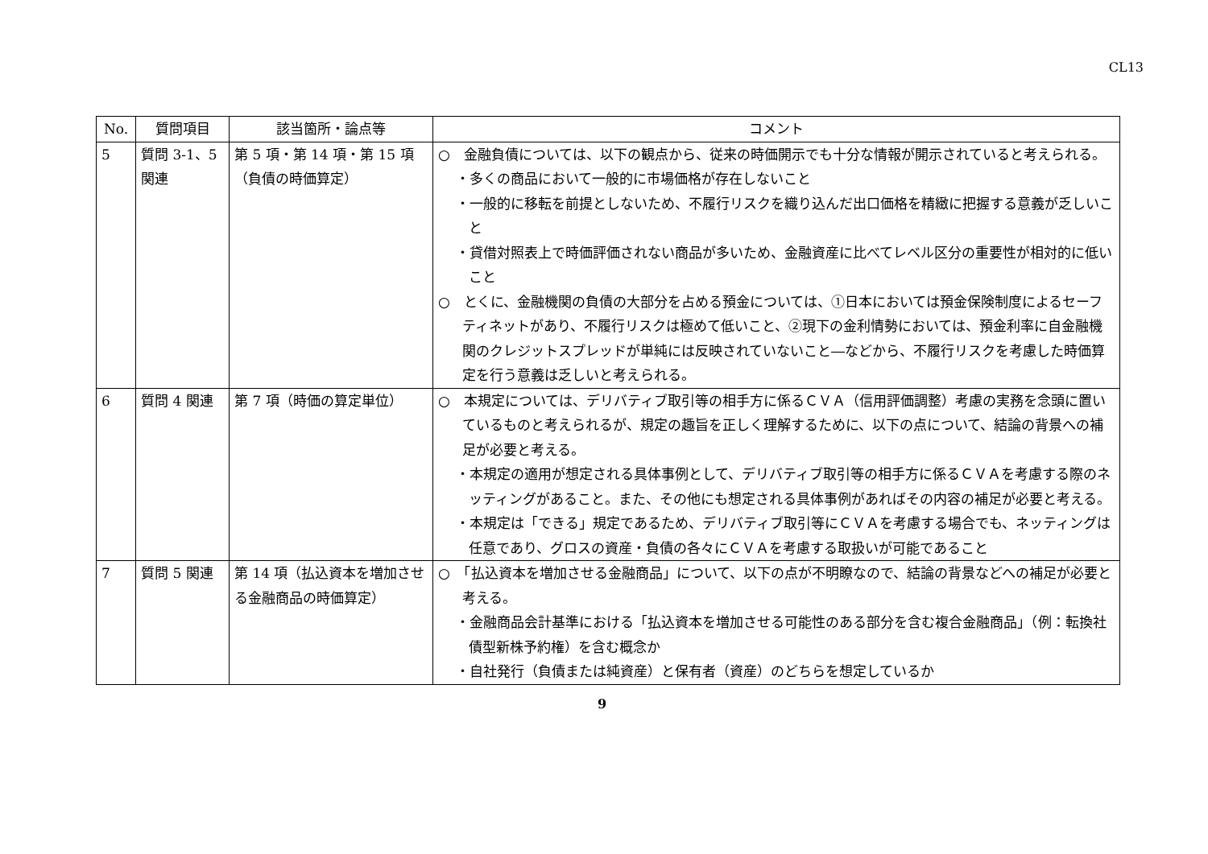CL13
| No. | 質問項目 | 該当箇所・論点等 | コメント |
| --- | --- | --- | --- |
| 5 | 質問 3-1、5 関連 | 第 5 項・第 14 項・第 15 項（負債の時価算定） | ○ 金融負債については、以下の観点から、従来の時価開示でも十分な情報が開示されていると考えられる。 ・多くの商品において一般的に市場価格が存在しないこと ・一般的に移転を前提としないため、不履行リスクを織り込んだ出口価格を精緻に把握する意義が乏しいこと ・貸借対照表上で時価評価されない商品が多いため、金融資産に比べてレベル区分の重要性が相対的に低いこと ○ とくに、金融機関の負債の大部分を占める預金については、①日本においては預金保険制度によるセーフティネットがあり、不履行リスクは極めて低いこと、②現下の金利情勢においては、預金利率に自金融機関のクレジットスプレッドが単純には反映されていないこと―などから、不履行リスクを考慮した時価算定を行う意義は乏しいと考えられる。 |
| 6 | 質問 4 関連 | 第 7 項（時価の算定単位） | ○ 本規定については、デリバティブ取引等の相手方に係るＣＶＡ（信用評価調整）考慮の実務を念頭に置いているものと考えられるが、規定の趣旨を正しく理解するために、以下の点について、結論の背景への補足が必要と考える。 ・本規定の適用が想定される具体事例として、デリバティブ取引等の相手方に係るＣＶＡを考慮する際のネッティングがあること。また、その他にも想定される具体事例があればその内容の補足が必要と考える。 ・本規定は「できる」規定であるため、デリバティブ取引等にＣＶＡを考慮する場合でも、ネッティングは任意であり、グロスの資産・負債の各々にＣＶＡを考慮する取扱いが可能であること |
| 7 | 質問 5 関連 | 第 14 項（払込資本を増加させる金融商品の時価算定） | ○ 「払込資本を増加させる金融商品」について、以下の点が不明瞭なので、結論の背景などへの補足が必要と考える。 ・金融商品会計基準における「払込資本を増加させる可能性のある部分を含む複合金融商品」（例：転換社債型新株予約権）を含む概念か ・自社発行（負債または純資産）と保有者（資産）のどちらを想定しているか |
9